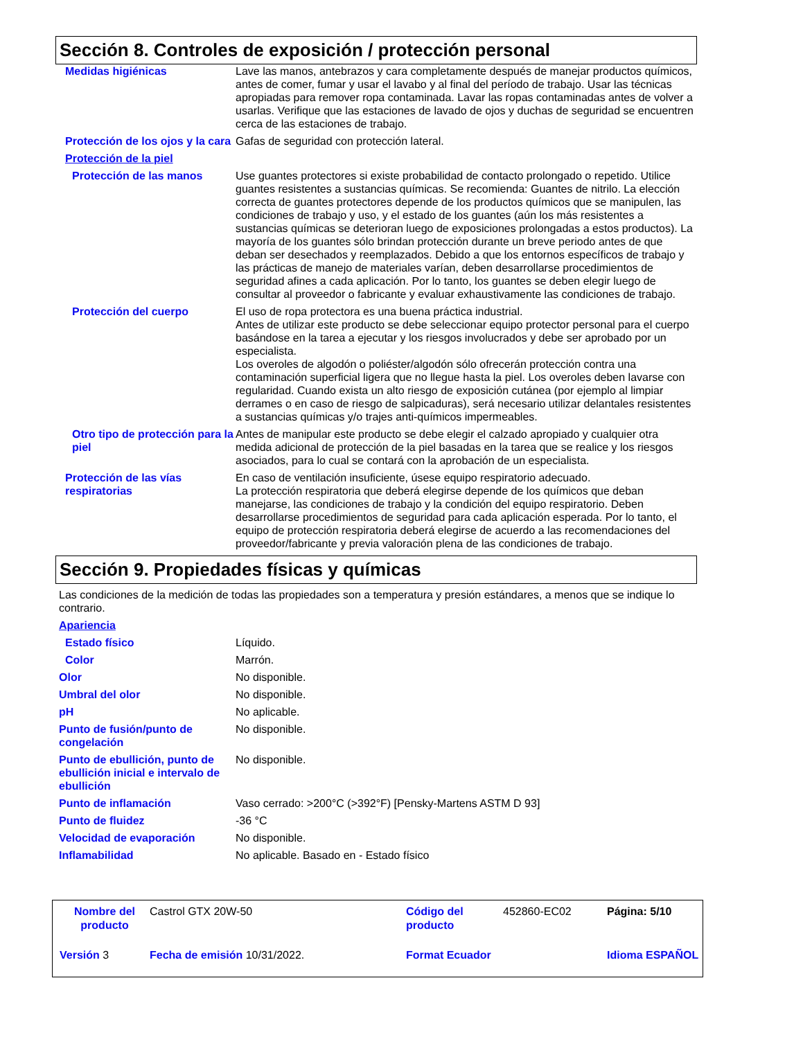Sección 8. Controles de exposición / protección personal
Medidas higiénicas Lave las manos, antebrazos y cara completamente después de manejar productos químicos, antes de comer, fumar y usar el lavabo y al final del período de trabajo. Usar las técnicas apropiadas para remover ropa contaminada. Lavar las ropas contaminadas antes de volver a usarlas. Verifique que las estaciones de lavado de ojos y duchas de seguridad se encuentren cerca de las estaciones de trabajo.
Protección de los ojos y la cara
Gafas de seguridad con protección lateral.
Protección de la piel
Protección de las manos Use guantes protectores si existe probabilidad de contacto prolongado o repetido. Utilice guantes resistentes a sustancias químicas. Se recomienda: Guantes de nitrilo. La elección correcta de guantes protectores depende de los productos químicos que se manipulen, las condiciones de trabajo y uso, y el estado de los guantes (aún los más resistentes a sustancias químicas se deterioran luego de exposiciones prolongadas a estos productos). La mayoría de los guantes sólo brindan protección durante un breve periodo antes de que deban ser desechados y reemplazados. Debido a que los entornos específicos de trabajo y las prácticas de manejo de materiales varían, deben desarrollarse procedimientos de seguridad afines a cada aplicación. Por lo tanto, los guantes se deben elegir luego de consultar al proveedor o fabricante y evaluar exhaustivamente las condiciones de trabajo.
Protección del cuerpo El uso de ropa protectora es una buena práctica industrial.
Antes de utilizar este producto se debe seleccionar equipo protector personal para el cuerpo basándose en la tarea a ejecutar y los riesgos involucrados y debe ser aprobado por un especialista.
Los overoles de algodón o poliéster/algodón sólo ofrecerán protección contra una contaminación superficial ligera que no llegue hasta la piel. Los overoles deben lavarse con regularidad. Cuando exista un alto riesgo de exposición cutánea (por ejemplo al limpiar derrames o en caso de riesgo de salpicaduras), será necesario utilizar delantales resistentes a sustancias químicas y/o trajes anti-químicos impermeables.
Otro tipo de protección para la piel
Antes de manipular este producto se debe elegir el calzado apropiado y cualquier otra medida adicional de protección de la piel basadas en la tarea que se realice y los riesgos asociados, para lo cual se contará con la aprobación de un especialista.
Protección de las vías respiratorias
En caso de ventilación insuficiente, úsese equipo respiratorio adecuado.
La protección respiratoria que deberá elegirse depende de los químicos que deban manejarse, las condiciones de trabajo y la condición del equipo respiratorio. Deben desarrollarse procedimientos de seguridad para cada aplicación esperada. Por lo tanto, el equipo de protección respiratoria deberá elegirse de acuerdo a las recomendaciones del proveedor/fabricante y previa valoración plena de las condiciones de trabajo.
Sección 9. Propiedades físicas y químicas
Las condiciones de la medición de todas las propiedades son a temperatura y presión estándares, a menos que se indique lo contrario.
Apariencia
Estado físico Líquido.
Color Marrón.
Olor No disponible.
Umbral del olor No disponible.
pH No aplicable.
Punto de fusión/punto de congelación
No disponible.
Punto de ebullición, punto de ebullición inicial e intervalo de ebullición
No disponible.
Punto de inflamación Vaso cerrado: >200°C (>392°F) [Pensky-Martens ASTM D 93]
Punto de fluidez -36 °C
Velocidad de evaporación No disponible.
Inflamabilidad No aplicable. Basado en - Estado físico
Nombre del producto
Castrol GTX 20W-50
Código del producto
452860-EC02
Página: 5/10
Versión 3
Fecha de emisión 10/31/2022.
Format Ecuador
Idioma ESPAÑOL